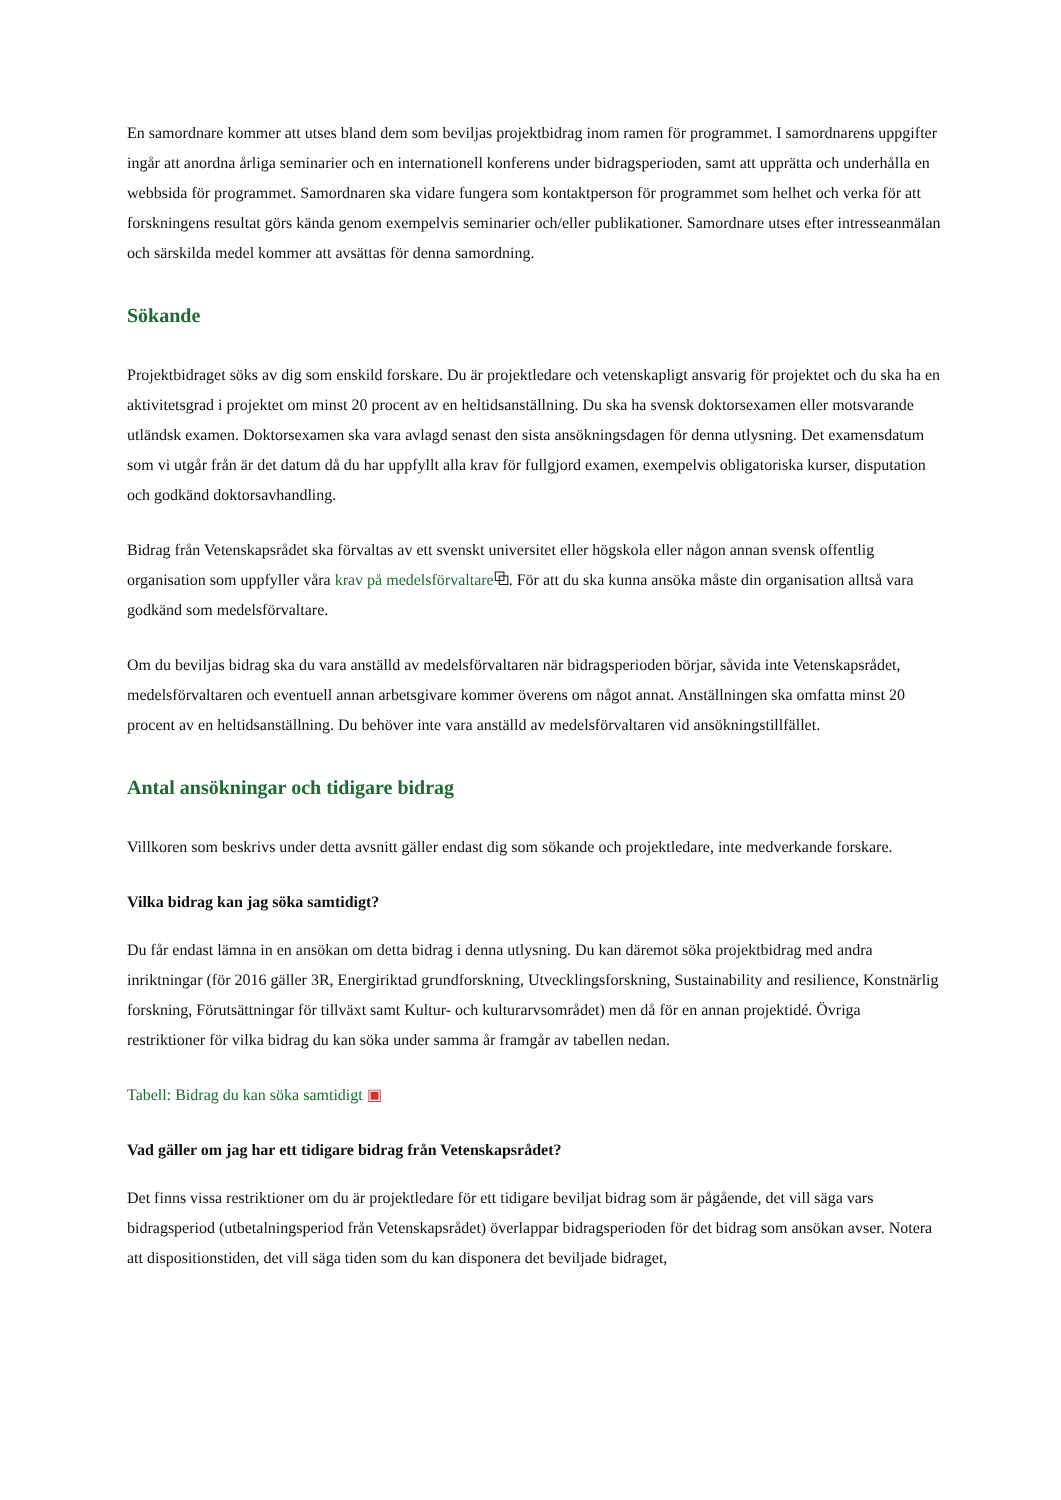En samordnare kommer att utses bland dem som beviljas projektbidrag inom ramen för programmet. I samordnarens uppgifter ingår att anordna årliga seminarier och en internationell konferens under bidragsperioden, samt att upprätta och underhålla en webbsida för programmet. Samordnaren ska vidare fungera som kontaktperson för programmet som helhet och verka för att forskningens resultat görs kända genom exempelvis seminarier och/eller publikationer. Samordnare utses efter intresseanmälan och särskilda medel kommer att avsättas för denna samordning.
Sökande
Projektbidraget söks av dig som enskild forskare. Du är projektledare och vetenskapligt ansvarig för projektet och du ska ha en aktivitetsgrad i projektet om minst 20 procent av en heltidsanställning. Du ska ha svensk doktorsexamen eller motsvarande utländsk examen. Doktorsexamen ska vara avlagd senast den sista ansökningsdagen för denna utlysning. Det examensdatum som vi utgår från är det datum då du har uppfyllt alla krav för fullgjord examen, exempelvis obligatoriska kurser, disputation och godkänd doktorsavhandling.
Bidrag från Vetenskapsrådet ska förvaltas av ett svenskt universitet eller högskola eller någon annan svensk offentlig organisation som uppfyller våra krav på medelsförvaltare⧉. För att du ska kunna ansöka måste din organisation alltså vara godkänd som medelsförvaltare.
Om du beviljas bidrag ska du vara anställd av medelsförvaltaren när bidragsperioden börjar, såvida inte Vetenskapsrådet, medelsförvaltaren och eventuell annan arbetsgivare kommer överens om något annat. Anställningen ska omfatta minst 20 procent av en heltidsanställning. Du behöver inte vara anställd av medelsförvaltaren vid ansökningstillfället.
Antal ansökningar och tidigare bidrag
Villkoren som beskrivs under detta avsnitt gäller endast dig som sökande och projektledare, inte medverkande forskare.
Vilka bidrag kan jag söka samtidigt?
Du får endast lämna in en ansökan om detta bidrag i denna utlysning. Du kan däremot söka projektbidrag med andra inriktningar (för 2016 gäller 3R, Energiriktad grundforskning, Utvecklingsforskning, Sustainability and resilience, Konstnärlig forskning, Förutsättningar för tillväxt samt Kultur- och kulturarvsområdet) men då för en annan projektidé. Övriga restriktioner för vilka bidrag du kan söka under samma år framgår av tabellen nedan.
Tabell: Bidrag du kan söka samtidigt ▣
Vad gäller om jag har ett tidigare bidrag från Vetenskapsrådet?
Det finns vissa restriktioner om du är projektledare för ett tidigare beviljat bidrag som är pågående, det vill säga vars bidragsperiod (utbetalningsperiod från Vetenskapsrådet) överlappar bidragsperioden för det bidrag som ansökan avser. Notera att dispositionstiden, det vill säga tiden som du kan disponera det beviljade bidraget,